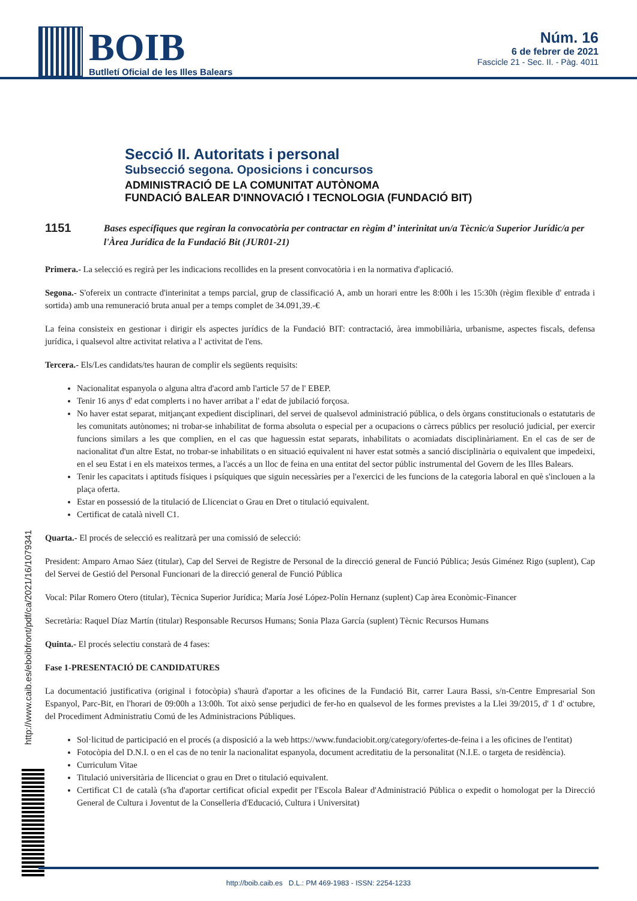BOIB
Butlletí Oficial de les Illes Balears
Núm. 16
6 de febrer de 2021
Fascicle 21 - Sec. II. - Pàg. 4011
Secció II. Autoritats i personal
Subsecció segona. Oposicions i concursos
ADMINISTRACIÓ DE LA COMUNITAT AUTÒNOMA
FUNDACIÓ BALEAR D'INNOVACIÓ I TECNOLOGIA (FUNDACIÓ BIT)
1151 Bases específiques que regiran la convocatòria per contractar en règim d’ interinitat un/a Tècnic/a Superior Jurídic/a per l'Àrea Jurídica de la Fundació Bit (JUR01-21)
Primera.- La selecció es regirà per les indicacions recollides en la present convocatòria i en la normativa d'aplicació.
Segona.- S'ofereix un contracte d'interinitat a temps parcial, grup de classificació A, amb un horari entre les 8:00h i les 15:30h (règim flexible d' entrada i sortida) amb una remuneració bruta anual per a temps complet de 34.091,39.-€
La feina consisteix en gestionar i dirigir els aspectes jurídics de la Fundació BIT: contractació, àrea immobiliària, urbanisme, aspectes fiscals, defensa jurídica, i qualsevol altre activitat relativa a l' activitat de l'ens.
Tercera.- Els/Les candidats/tes hauran de complir els següents requisits:
Nacionalitat espanyola o alguna altra d'acord amb l'article 57 de l' EBEP.
Tenir 16 anys d' edat complerts i no haver arribat a l' edat de jubilació forçosa.
No haver estat separat, mitjançant expedient disciplinari, del servei de qualsevol administració pública, o dels òrgans constitucionals o estatutaris de les comunitats autònomes; ni trobar-se inhabilitat de forma absoluta o especial per a ocupacions o càrrecs públics per resolució judicial, per exercir funcions similars a les que complien, en el cas que haguessin estat separats, inhabilitats o acomiadats disciplinàriament. En el cas de ser de nacionalitat d'un altre Estat, no trobar-se inhabilitats o en situació equivalent ni haver estat sotmès a sanció disciplinària o equivalent que impedeixi, en el seu Estat i en els mateixos termes, a l'accés a un lloc de feina en una entitat del sector públic instrumental del Govern de les Illes Balears.
Tenir les capacitats i aptituds físiques i psíquiques que siguin necessàries per a l'exercici de les funcions de la categoria laboral en què s'inclouen a la plaça oferta.
Estar en possessió de la titulació de Llicenciat o Grau en Dret o titulació equivalent.
Certificat de català nivell C1.
Quarta.- El procés de selecció es realitzarà per una comissió de selecció:
President: Amparo Arnao Sáez (titular), Cap del Servei de Registre de Personal de la direcció general de Funció Pública; Jesús Giménez Rigo (suplent), Cap del Servei de Gestió del Personal Funcionari de la direcció general de Funció Pública
Vocal: Pilar Romero Otero (titular), Tècnica Superior Jurídica; María José López-Polín Hernanz (suplent) Cap àrea Econòmic-Financer
Secretària: Raquel Díaz Martín (titular) Responsable Recursos Humans; Sonia Plaza García (suplent) Tècnic Recursos Humans
Quinta.- El procés selectiu constarà de 4 fases:
Fase 1-PRESENTACIÓ DE CANDIDATURES
La documentació justificativa (original i fotocòpia) s'haurà d'aportar a les oficines de la Fundació Bit, carrer Laura Bassi, s/n-Centre Empresarial Son Espanyol, Parc-Bit, en l'horari de 09:00h a 13:00h. Tot això sense perjudici de fer-ho en qualsevol de les formes previstes a la Llei 39/2015, d' 1 d' octubre, del Procediment Administratiu Comú de les Administracions Públiques.
Sol·licitud de participació en el procés (a disposició a la web https://www.fundaciobit.org/category/ofertes-de-feina i a les oficines de l'entitat)
Fotocòpia del D.N.I. o en el cas de no tenir la nacionalitat espanyola, document acreditatiu de la personalitat (N.I.E. o targeta de residència).
Curriculum Vitae
Titulació universitària de llicenciat o grau en Dret o titulació equivalent.
Certificat C1 de català (s'ha d'aportar certificat oficial expedit per l'Escola Balear d'Administració Pública o expedit o homologat per la Direcció General de Cultura i Joventut de la Conselleria d'Educació, Cultura i Universitat)
http://www.caib.es/eboibfront/pdf/ca/2021/16/1079341
http://boib.caib.es D.L.: PM 469-1983 - ISSN: 2254-1233